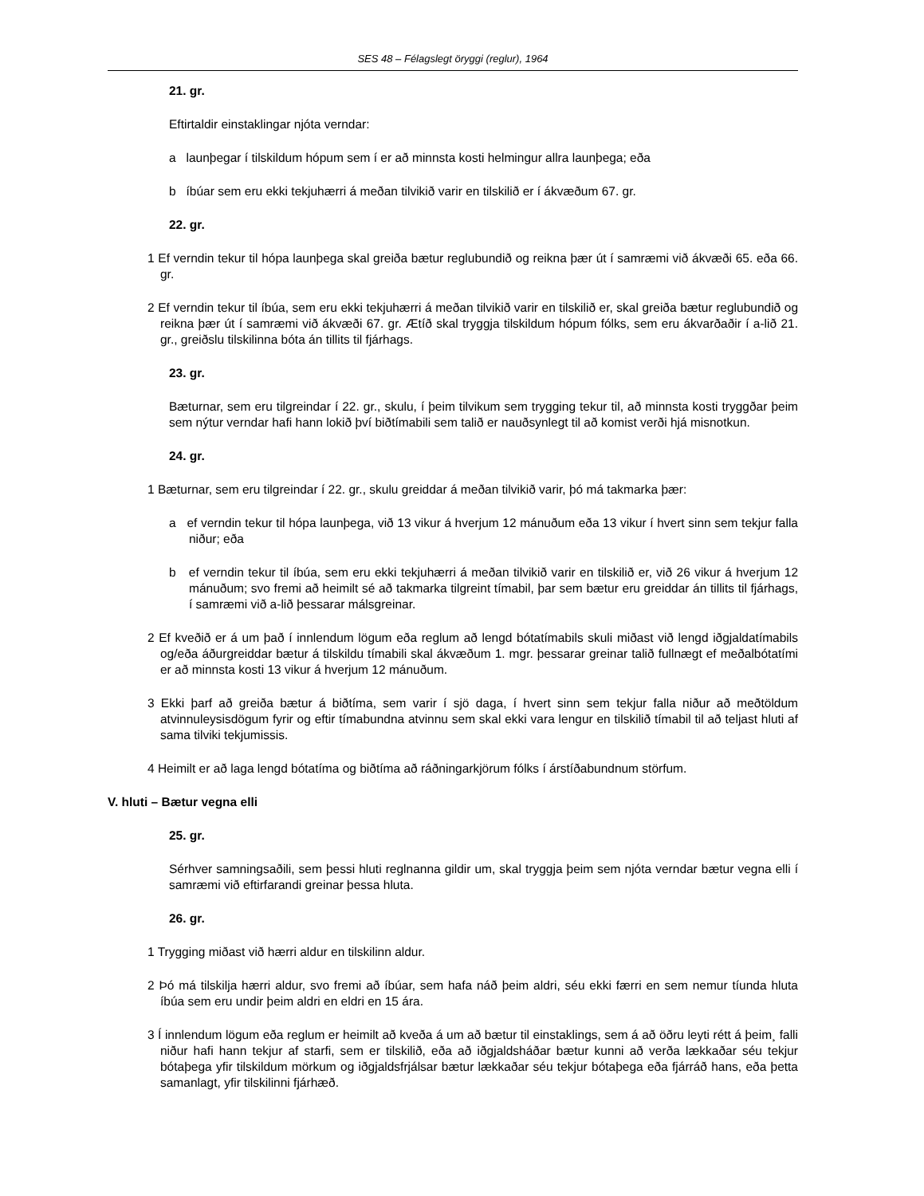SES 48 – Félagslegt öryggi (reglur), 1964
21. gr.
Eftirtaldir einstaklingar njóta verndar:
a launþegar í tilskildum hópum sem í er að minnsta kosti helmingur allra launþega; eða
b íbúar sem eru ekki tekjuhærri á meðan tilvikið varir en tilskilið er í ákvæðum 67. gr.
22. gr.
1 Ef verndin tekur til hópa launþega skal greiða bætur reglubundið og reikna þær út í samræmi við ákvæði 65. eða 66. gr.
2 Ef verndin tekur til íbúa, sem eru ekki tekjuhærri á meðan tilvikið varir en tilskilið er, skal greiða bætur reglubundið og reikna þær út í samræmi við ákvæði 67. gr. Ætíð skal tryggja tilskildum hópum fólks, sem eru ákvarðaðir í a-lið 21. gr., greiðslu tilskilinna bóta án tillits til fjárhags.
23. gr.
Bæturnar, sem eru tilgreindar í 22. gr., skulu, í þeim tilvikum sem trygging tekur til, að minnsta kosti tryggðar þeim sem nýtur verndar hafi hann lokið því biðtímabili sem talið er nauðsynlegt til að komist verði hjá misnotkun.
24. gr.
1 Bæturnar, sem eru tilgreindar í 22. gr., skulu greiddar á meðan tilvikið varir, þó má takmarka þær:
a ef verndin tekur til hópa launþega, við 13 vikur á hverjum 12 mánuðum eða 13 vikur í hvert sinn sem tekjur falla niður; eða
b ef verndin tekur til íbúa, sem eru ekki tekjuhærri á meðan tilvikið varir en tilskilið er, við 26 vikur á hverjum 12 mánuðum; svo fremi að heimilt sé að takmarka tilgreint tímabil, þar sem bætur eru greiddar án tillits til fjárhags, í samræmi við a-lið þessarar málsgreinar.
2 Ef kveðið er á um það í innlendum lögum eða reglum að lengd bótatímabils skuli miðast við lengd iðgjaldatímabils og/eða áðurgreiddar bætur á tilskildu tímabili skal ákvæðum 1. mgr. þessarar greinar talið fullnægt ef meðalbótatími er að minnsta kosti 13 vikur á hverjum 12 mánuðum.
3 Ekki þarf að greiða bætur á biðtíma, sem varir í sjö daga, í hvert sinn sem tekjur falla niður að meðtöldum atvinnuleysisdögum fyrir og eftir tímabundna atvinnu sem skal ekki vara lengur en tilskilið tímabil til að teljast hluti af sama tilviki tekjumissis.
4 Heimilt er að laga lengd bótatíma og biðtíma að ráðningarkjörum fólks í árstíðabundnum störfum.
V. hluti – Bætur vegna elli
25. gr.
Sérhver samningsaðili, sem þessi hluti reglnanna gildir um, skal tryggja þeim sem njóta verndar bætur vegna elli í samræmi við eftirfarandi greinar þessa hluta.
26. gr.
1 Trygging miðast við hærri aldur en tilskilinn aldur.
2 Þó má tilskilja hærri aldur, svo fremi að íbúar, sem hafa náð þeim aldri, séu ekki færri en sem nemur tíunda hluta íbúa sem eru undir þeim aldri en eldri en 15 ára.
3 Í innlendum lögum eða reglum er heimilt að kveða á um að bætur til einstaklings, sem á að öðru leyti rétt á þeim¸ falli niður hafi hann tekjur af starfi, sem er tilskilið, eða að iðgjaldsháðar bætur kunni að verða lækkaðar séu tekjur bótaþega yfir tilskildum mörkum og iðgjaldsfrjálsar bætur lækkaðar séu tekjur bótaþega eða fjárráð hans, eða þetta samanlagt, yfir tilskilinni fjárhæð.